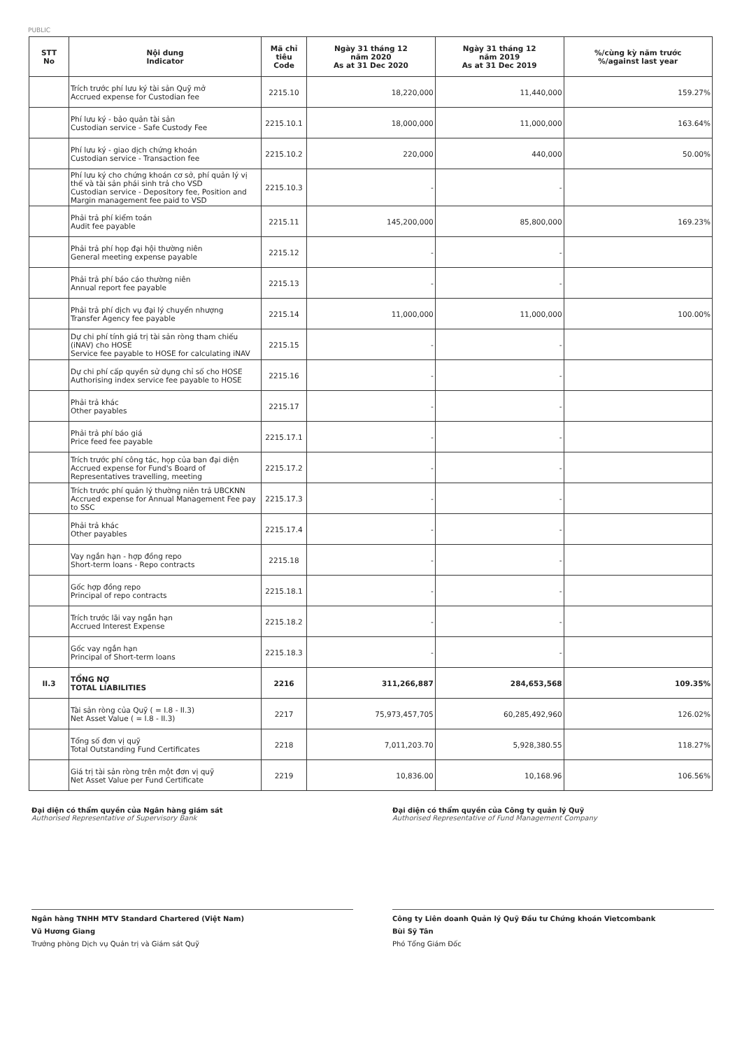PUBLIC
| STT No | Nội dung Indicator | Mã chỉ tiêu Code | Ngày 31 tháng 12 năm 2020 As at 31 Dec 2020 | Ngày 31 tháng 12 năm 2019 As at 31 Dec 2019 | %/cùng kỳ năm trước %/against last year |
| --- | --- | --- | --- | --- | --- |
| | Trích trước phí lưu ký tài sản Quỹ mở Accrued expense for Custodian fee | 2215.10 | 18,220,000 | 11,440,000 | 159.27% |
| | Phí lưu ký - bảo quản tài sản Custodian service - Safe Custody Fee | 2215.10.1 | 18,000,000 | 11,000,000 | 163.64% |
| | Phí lưu ký - giao dịch chứng khoán Custodian service - Transaction fee | 2215.10.2 | 220,000 | 440,000 | 50.00% |
| | Phí lưu ký cho chứng khoán cơ sở, phí quản lý vị thế và tài sản phái sinh trả cho VSD Custodian service - Depository fee, Position and Margin management fee paid to VSD | 2215.10.3 | - | - | |
| | Phải trả phí kiểm toán Audit fee payable | 2215.11 | 145,200,000 | 85,800,000 | 169.23% |
| | Phải trả phí họp đại hội thường niên General meeting expense payable | 2215.12 | - | - | |
| | Phải trả phí báo cáo thường niên Annual report fee payable | 2215.13 | - | - | |
| | Phải trả phí dịch vụ đại lý chuyển nhượng Transfer Agency fee payable | 2215.14 | 11,000,000 | 11,000,000 | 100.00% |
| | Dự chi phí tính giá trị tài sản ròng tham chiếu (iNAV) cho HOSE Service fee payable to HOSE for calculating iNAV | 2215.15 | - | - | |
| | Dự chi phí cấp quyền sử dụng chỉ số cho HOSE Authorising index service fee payable to HOSE | 2215.16 | - | - | |
| | Phải trả khác Other payables | 2215.17 | - | - | |
| | Phải trả phí báo giá Price feed fee payable | 2215.17.1 | - | - | |
| | Trích trước phí công tác, họp của ban đại diện Accrued expense for Fund's Board of Representatives travelling, meeting | 2215.17.2 | - | - | |
| | Trích trước phí quản lý thường niên trả UBCKNN Accrued expense for Annual Management Fee pay to SSC | 2215.17.3 | - | - | |
| | Phải trả khác Other payables | 2215.17.4 | - | - | |
| | Vay ngắn hạn - hợp đồng repo Short-term loans - Repo contracts | 2215.18 | - | - | |
| | Gốc hợp đồng repo Principal of repo contracts | 2215.18.1 | - | - | |
| | Trích trước lãi vay ngắn hạn Accrued Interest Expense | 2215.18.2 | - | - | |
| | Gốc vay ngắn hạn Principal of Short-term loans | 2215.18.3 | - | - | |
| II.3 | TỔNG NỢ TOTAL LIABILITIES | 2216 | 311,266,887 | 284,653,568 | 109.35% |
| | Tài sản ròng của Quỹ ( = I.8 - II.3) Net Asset Value ( = I.8 - II.3) | 2217 | 75,973,457,705 | 60,285,492,960 | 126.02% |
| | Tổng số đơn vị quỹ Total Outstanding Fund Certificates | 2218 | 7,011,203.70 | 5,928,380.55 | 118.27% |
| | Giá trị tài sản ròng trên một đơn vị quỹ Net Asset Value per Fund Certificate | 2219 | 10,836.00 | 10,168.96 | 106.56% |
Đại diện có thẩm quyền của Ngân hàng giám sát
Authorised Representative of Supervisory Bank
Đại diện có thẩm quyền của Công ty quản lý Quỹ
Authorised Representative of Fund Management Company
Ngân hàng TNHH MTV Standard Chartered (Việt Nam)
Vũ Hương Giang
Trưởng phòng Dịch vụ Quản trị và Giám sát Quỹ
Công ty Liên doanh Quản lý Quỹ Đầu tư Chứng khoán Vietcombank
Bùi Sỹ Tân
Phó Tổng Giám Đốc